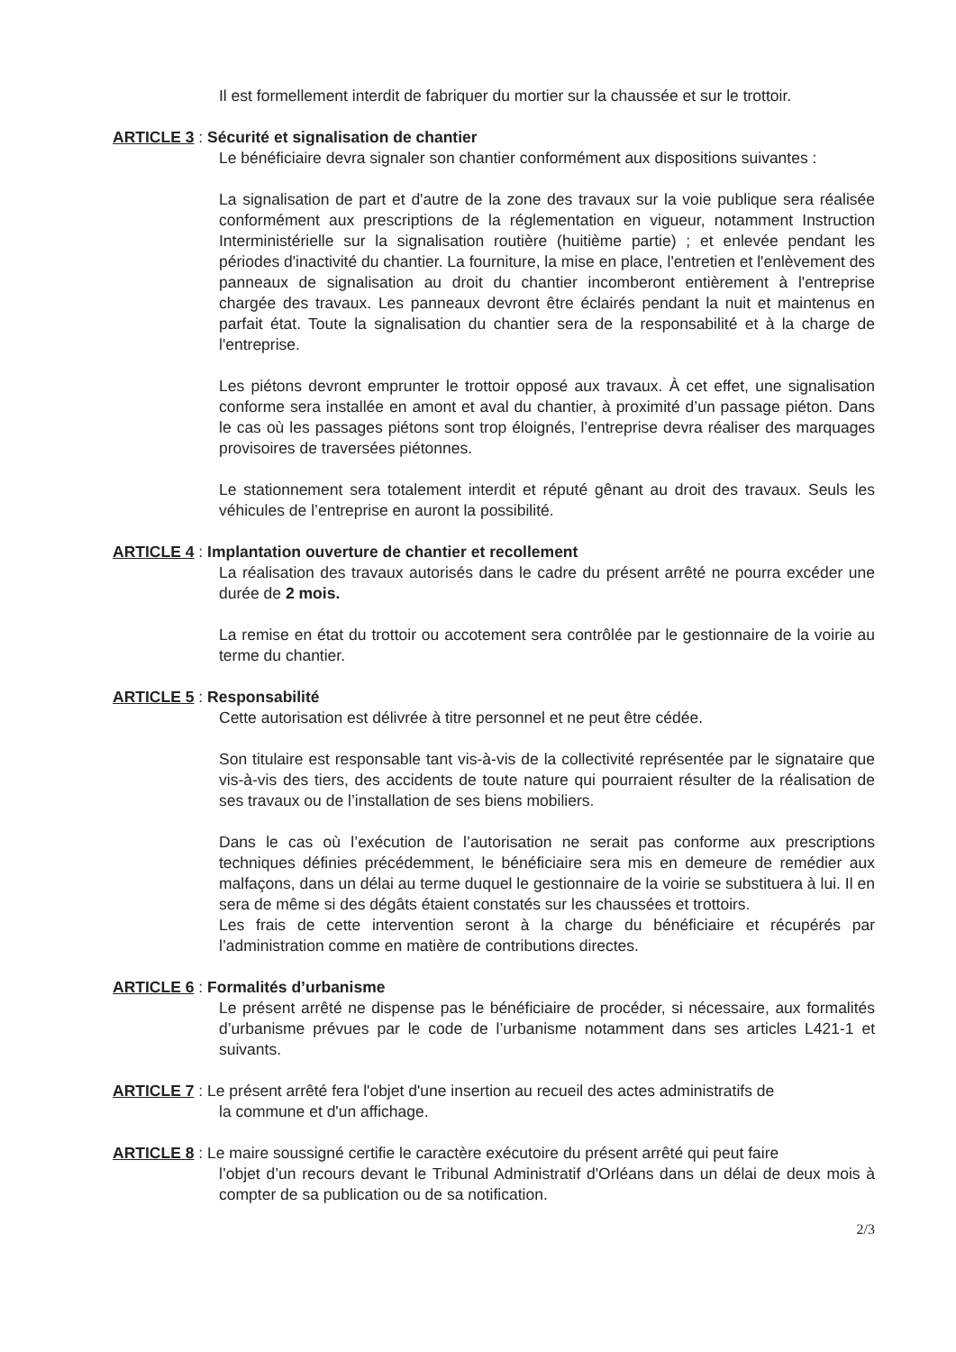Il est formellement interdit de fabriquer du mortier sur la chaussée et sur le trottoir.
ARTICLE 3 : Sécurité et signalisation de chantier
Le bénéficiaire devra signaler son chantier conformément aux dispositions suivantes :
La signalisation de part et d'autre de la zone des travaux sur la voie publique sera réalisée conformément aux prescriptions de la réglementation en vigueur, notamment Instruction Interministérielle sur la signalisation routière (huitième partie) ; et enlevée pendant les périodes d'inactivité du chantier. La fourniture, la mise en place, l'entretien et l'enlèvement des panneaux de signalisation au droit du chantier incomberont entièrement à l'entreprise chargée des travaux. Les panneaux devront être éclairés pendant la nuit et maintenus en parfait état. Toute la signalisation du chantier sera de la responsabilité et à la charge de l'entreprise.
Les piétons devront emprunter le trottoir opposé aux travaux. À cet effet, une signalisation conforme sera installée en amont et aval du chantier, à proximité d’un passage piéton. Dans le cas où les passages piétons sont trop éloignés, l’entreprise devra réaliser des marquages provisoires de traversées piétonnes.
Le stationnement sera totalement interdit et réputé gênant au droit des travaux. Seuls les véhicules de l’entreprise en auront la possibilité.
ARTICLE 4 : Implantation ouverture de chantier et recollement
La réalisation des travaux autorisés dans le cadre du présent arrêté ne pourra excéder une durée de 2 mois.
La remise en état du trottoir ou accotement sera contrôlée par le gestionnaire de la voirie au terme du chantier.
ARTICLE 5 : Responsabilité
Cette autorisation est délivrée à titre personnel et ne peut être cédée.
Son titulaire est responsable tant vis-à-vis de la collectivité représentée par le signataire que vis-à-vis des tiers, des accidents de toute nature qui pourraient résulter de la réalisation de ses travaux ou de l’installation de ses biens mobiliers.
Dans le cas où l’exécution de l’autorisation ne serait pas conforme aux prescriptions techniques définies précédemment, le bénéficiaire sera mis en demeure de remédier aux malfaçons, dans un délai au terme duquel le gestionnaire de la voirie se substituera à lui. Il en sera de même si des dégâts étaient constatés sur les chaussées et trottoirs.
Les frais de cette intervention seront à la charge du bénéficiaire et récupérés par l’administration comme en matière de contributions directes.
ARTICLE 6 : Formalités d’urbanisme
Le présent arrêté ne dispense pas le bénéficiaire de procéder, si nécessaire, aux formalités d’urbanisme prévues par le code de l’urbanisme notamment dans ses articles L421-1 et suivants.
ARTICLE 7 : Le présent arrêté fera l'objet d'une insertion au recueil des actes administratifs de
la commune et d'un affichage.
ARTICLE 8 : Le maire soussigné certifie le caractère exécutoire du présent arrêté qui peut faire
l’objet d’un recours devant le Tribunal Administratif d'Orléans dans un délai de deux mois à compter de sa publication ou de sa notification.
2/3